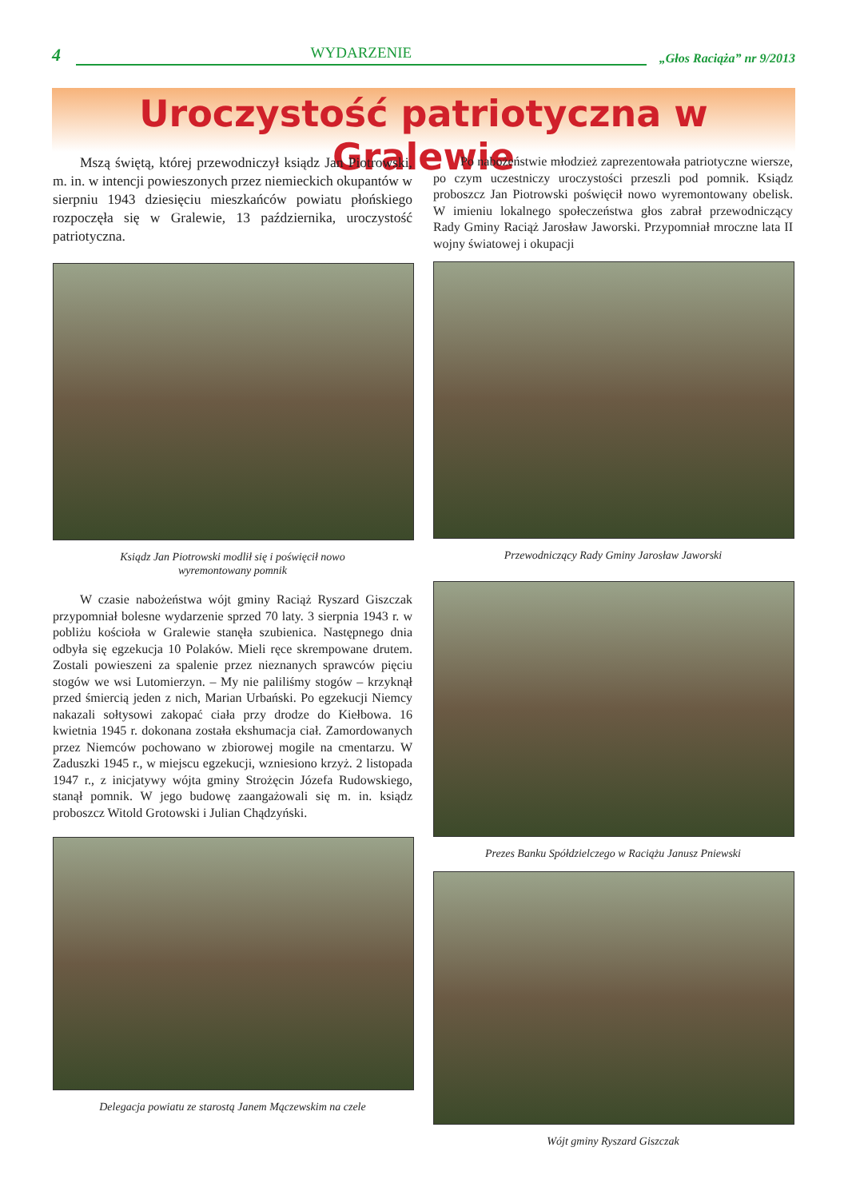4 WYDARZENIE „Głos Raciąża” nr 9/2013
Uroczystość patriotyczna w Gralewie
Mszą świętą, której przewodniczył ksiądz Jan Piotrowski, m. in. w intencji powieszonych przez niemieckich okupantów w sierpniu 1943 dziesięciu mieszkańców powiatu płońskiego rozpoczęła się w Gralewie, 13 października, uroczystość patriotyczna.
Ksiądz Jan Piotrowski modlił się i poświęcił nowo
wyremontowany pomnik
W czasie nabożeństwa wójt gminy Raciąż Ryszard Gisz­czak przypomniał bolesne wydarzenie sprzed 70 laty. 3 sierpnia 1943 r. w pobliżu kościoła w Gralewie stanęła szubienica. Następnego dnia odbyła się egzekucja 10 Polaków. Mieli ręce skrempowane drutem. Zostali powieszeni za spalenie przez nieznanych sprawców pięciu stogów we wsi Lutomierzyn. – My nie paliliśmy stogów – krzyknął przed śmiercią jeden z nich, Marian Urbański. Po egzekucji Niemcy nakazali sołtysowi zakopać ciała przy drodze do Kiełbowa. 16 kwietnia 1945 r. dokonana została ekshumacja ciał. Zamordowanych przez Niemców pochowano w zbiorowej mogile na cmentarzu. W Zaduszki 1945 r., w miejscu egzekucji, wzniesiono krzyż. 2 listopada 1947 r., z inicjatywy wójta gminy Strożęcin Józefa Rudowskiego, stanął pomnik. W jego budowę zaangażowali się m. in. ksiądz proboszcz Witold Grotowski i Julian Chądzyński.
Delegacja powiatu ze starostą Janem Mączewskim na czele
Po nabożeństwie młodzież zaprezentowała patriotyczne wiersze, po czym uczestniczy uroczystości przeszli pod pomnik. Ksiądz proboszcz Jan Piotrowski poświęcił nowo wyremontowany obelisk. W imieniu lokalnego społeczeństwa głos zabrał przewodniczący Rady Gminy Raciąż Jarosław Jaworski. Przypomniał mroczne lata II wojny światowej i okupacji
Przewodniczący Rady Gminy Jarosław Jaworski
Prezes Banku Spółdzielczego w Raciążu Janusz Pniewski
Wójt gminy Ryszard Giszczak